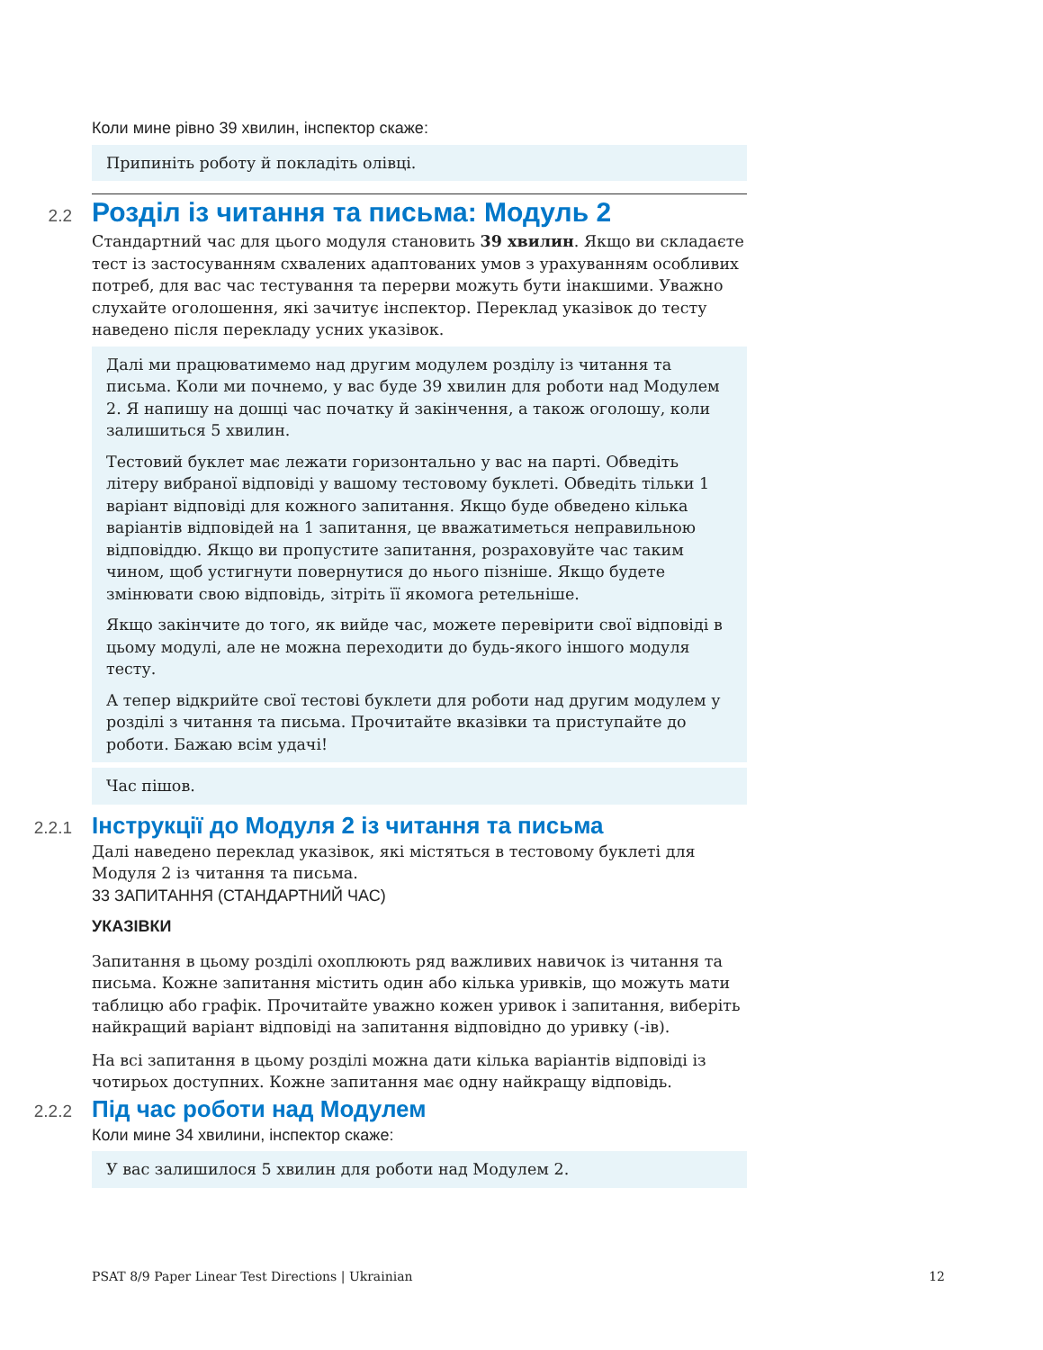Коли мине рівно 39 хвилин, інспектор скаже:
Припиніть роботу й покладіть олівці.
2.2
Розділ із читання та письма: Модуль 2
Стандартний час для цього модуля становить 39 хвилин. Якщо ви складаєте тест із застосуванням схвалених адаптованих умов з урахуванням особливих потреб, для вас час тестування та перерви можуть бути інакшими. Уважно слухайте оголошення, які зачитує інспектор. Переклад указівок до тесту наведено після перекладу усних указівок.
Далі ми працюватимемо над другим модулем розділу із читання та письма. Коли ми почнемо, у вас буде 39 хвилин для роботи над Модулем 2. Я напишу на дошці час початку й закінчення, а також оголошу, коли залишиться 5 хвилин.
Тестовий буклет має лежати горизонтально у вас на парті. Обведіть літеру вибраної відповіді у вашому тестовому буклеті. Обведіть тільки 1 варіант відповіді для кожного запитання. Якщо буде обведено кілька варіантів відповідей на 1 запитання, це вважатиметься неправильною відповіддю. Якщо ви пропустите запитання, розраховуйте час таким чином, щоб устигнути повернутися до нього пізніше. Якщо будете змінювати свою відповідь, зітріть її якомога ретельніше.
Якщо закінчите до того, як вийде час, можете перевірити свої відповіді в цьому модулі, але не можна переходити до будь-якого іншого модуля тесту.
А тепер відкрийте свої тестові буклети для роботи над другим модулем у розділі з читання та письма. Прочитайте вказівки та приступайте до роботи. Бажаю всім удачі!
Час пішов.
2.2.1
Інструкції до Модуля 2 із читання та письма
Далі наведено переклад указівок, які містяться в тестовому буклеті для Модуля 2 із читання та письма.
33 ЗАПИТАННЯ (СТАНДАРТНИЙ ЧАС)
УКАЗІВКИ
Запитання в цьому розділі охоплюють ряд важливих навичок із читання та письма. Кожне запитання містить один або кілька уривків, що можуть мати таблицю або графік. Прочитайте уважно кожен уривок і запитання, виберіть найкращий варіант відповіді на запитання відповідно до уривку (-ів).
На всі запитання в цьому розділі можна дати кілька варіантів відповіді із чотирьох доступних. Кожне запитання має одну найкращу відповідь.
2.2.2
Під час роботи над Модулем
Коли мине 34 хвилини, інспектор скаже:
У вас залишилося 5 хвилин для роботи над Модулем 2.
PSAT 8/9 Paper Linear Test Directions | Ukrainian 12